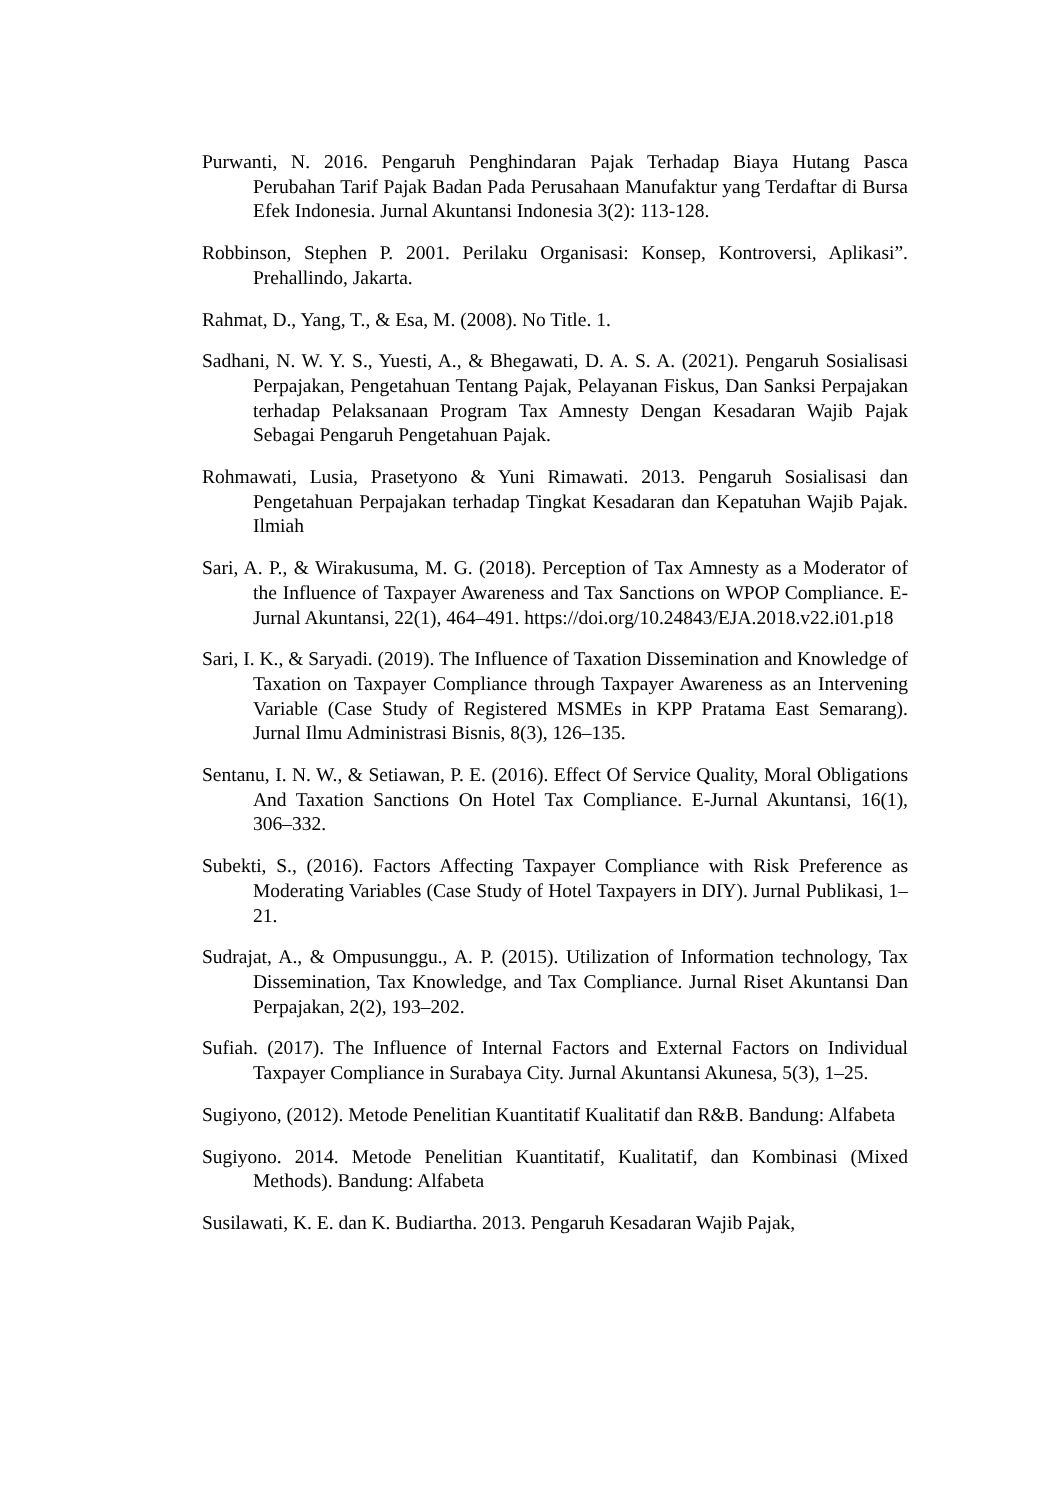Purwanti, N. 2016. Pengaruh Penghindaran Pajak Terhadap Biaya Hutang Pasca Perubahan Tarif Pajak Badan Pada Perusahaan Manufaktur yang Terdaftar di Bursa Efek Indonesia. Jurnal Akuntansi Indonesia 3(2): 113-128.
Robbinson, Stephen P. 2001. Perilaku Organisasi: Konsep, Kontroversi, Aplikasi”. Prehallindo, Jakarta.
Rahmat, D., Yang, T., & Esa, M. (2008). No Title. 1.
Sadhani, N. W. Y. S., Yuesti, A., & Bhegawati, D. A. S. A. (2021). Pengaruh Sosialisasi Perpajakan, Pengetahuan Tentang Pajak, Pelayanan Fiskus, Dan Sanksi Perpajakan terhadap Pelaksanaan Program Tax Amnesty Dengan Kesadaran Wajib Pajak Sebagai Pengaruh Pengetahuan Pajak.
Rohmawati, Lusia, Prasetyono & Yuni Rimawati. 2013. Pengaruh Sosialisasi dan Pengetahuan Perpajakan terhadap Tingkat Kesadaran dan Kepatuhan Wajib Pajak. Ilmiah
Sari, A. P., & Wirakusuma, M. G. (2018). Perception of Tax Amnesty as a Moderator of the Influence of Taxpayer Awareness and Tax Sanctions on WPOP Compliance. E-Jurnal Akuntansi, 22(1), 464–491. https://doi.org/10.24843/EJA.2018.v22.i01.p18
Sari, I. K., & Saryadi. (2019). The Influence of Taxation Dissemination and Knowledge of Taxation on Taxpayer Compliance through Taxpayer Awareness as an Intervening Variable (Case Study of Registered MSMEs in KPP Pratama East Semarang). Jurnal Ilmu Administrasi Bisnis, 8(3), 126–135.
Sentanu, I. N. W., & Setiawan, P. E. (2016). Effect Of Service Quality, Moral Obligations And Taxation Sanctions On Hotel Tax Compliance. E-Jurnal Akuntansi, 16(1), 306–332.
Subekti, S., (2016). Factors Affecting Taxpayer Compliance with Risk Preference as Moderating Variables (Case Study of Hotel Taxpayers in DIY). Jurnal Publikasi, 1–21.
Sudrajat, A., & Ompusunggu., A. P. (2015). Utilization of Information technology, Tax Dissemination, Tax Knowledge, and Tax Compliance. Jurnal Riset Akuntansi Dan Perpajakan, 2(2), 193–202.
Sufiah. (2017). The Influence of Internal Factors and External Factors on Individual Taxpayer Compliance in Surabaya City. Jurnal Akuntansi Akunesa, 5(3), 1–25.
Sugiyono, (2012). Metode Penelitian Kuantitatif Kualitatif dan R&B. Bandung: Alfabeta
Sugiyono. 2014. Metode Penelitian Kuantitatif, Kualitatif, dan Kombinasi (Mixed Methods). Bandung: Alfabeta
Susilawati, K. E. dan K. Budiartha. 2013. Pengaruh Kesadaran Wajib Pajak,